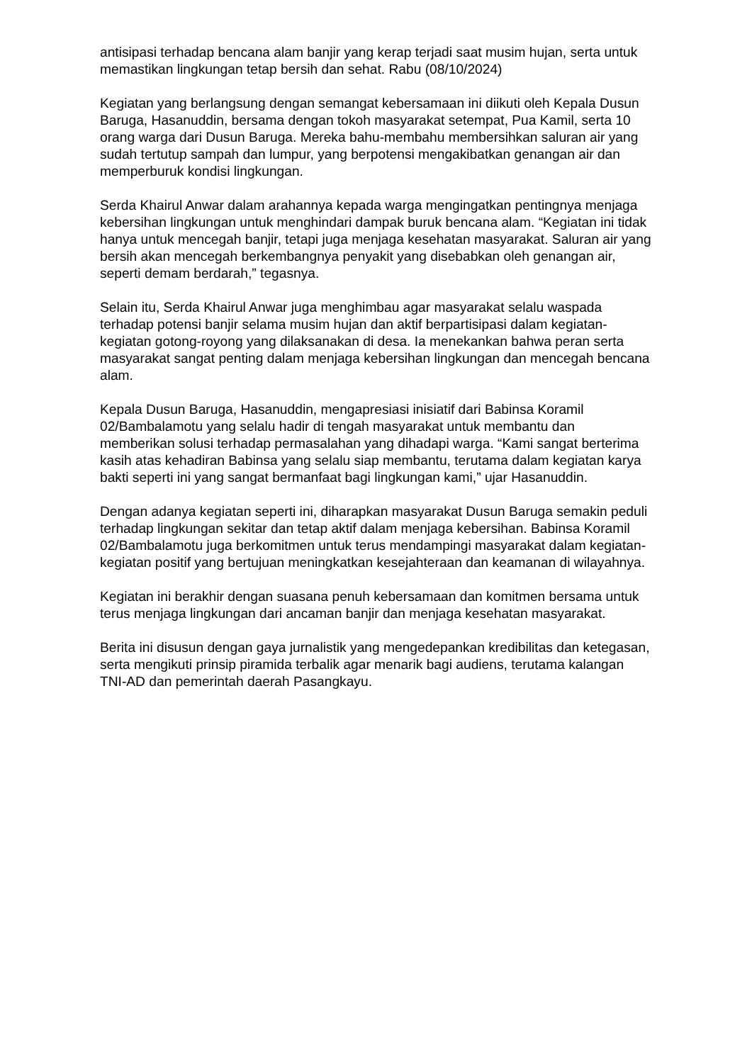antisipasi terhadap bencana alam banjir yang kerap terjadi saat musim hujan, serta untuk memastikan lingkungan tetap bersih dan sehat. Rabu (08/10/2024)
Kegiatan yang berlangsung dengan semangat kebersamaan ini diikuti oleh Kepala Dusun Baruga, Hasanuddin, bersama dengan tokoh masyarakat setempat, Pua Kamil, serta 10 orang warga dari Dusun Baruga. Mereka bahu-membahu membersihkan saluran air yang sudah tertutup sampah dan lumpur, yang berpotensi mengakibatkan genangan air dan memperburuk kondisi lingkungan.
Serda Khairul Anwar dalam arahannya kepada warga mengingatkan pentingnya menjaga kebersihan lingkungan untuk menghindari dampak buruk bencana alam. “Kegiatan ini tidak hanya untuk mencegah banjir, tetapi juga menjaga kesehatan masyarakat. Saluran air yang bersih akan mencegah berkembangnya penyakit yang disebabkan oleh genangan air, seperti demam berdarah,” tegasnya.
Selain itu, Serda Khairul Anwar juga menghimbau agar masyarakat selalu waspada terhadap potensi banjir selama musim hujan dan aktif berpartisipasi dalam kegiatan-kegiatan gotong-royong yang dilaksanakan di desa. Ia menekankan bahwa peran serta masyarakat sangat penting dalam menjaga kebersihan lingkungan dan mencegah bencana alam.
Kepala Dusun Baruga, Hasanuddin, mengapresiasi inisiatif dari Babinsa Koramil 02/Bambalamotu yang selalu hadir di tengah masyarakat untuk membantu dan memberikan solusi terhadap permasalahan yang dihadapi warga. “Kami sangat berterima kasih atas kehadiran Babinsa yang selalu siap membantu, terutama dalam kegiatan karya bakti seperti ini yang sangat bermanfaat bagi lingkungan kami,” ujar Hasanuddin.
Dengan adanya kegiatan seperti ini, diharapkan masyarakat Dusun Baruga semakin peduli terhadap lingkungan sekitar dan tetap aktif dalam menjaga kebersihan. Babinsa Koramil 02/Bambalamotu juga berkomitmen untuk terus mendampingi masyarakat dalam kegiatan-kegiatan positif yang bertujuan meningkatkan kesejahteraan dan keamanan di wilayahnya.
Kegiatan ini berakhir dengan suasana penuh kebersamaan dan komitmen bersama untuk terus menjaga lingkungan dari ancaman banjir dan menjaga kesehatan masyarakat.
Berita ini disusun dengan gaya jurnalistik yang mengedepankan kredibilitas dan ketegasan, serta mengikuti prinsip piramida terbalik agar menarik bagi audiens, terutama kalangan TNI-AD dan pemerintah daerah Pasangkayu.